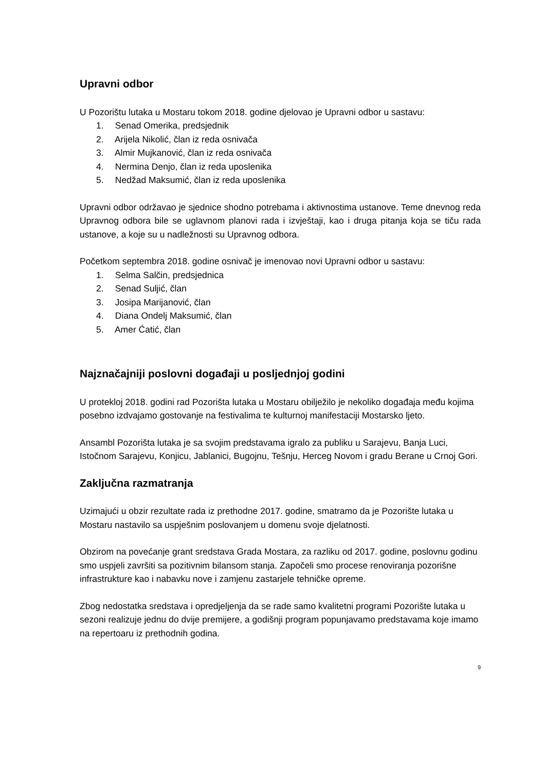Upravni odbor
U Pozorištu lutaka u Mostaru tokom 2018. godine djelovao je Upravni odbor u sastavu:
1. Senad Omerika, predsjednik
2. Arijela Nikolić, član iz reda osnivača
3. Almir Mujkanović, član iz reda osnivača
4. Nermina Denjo, član iz reda uposlenika
5. Nedžad Maksumić, član iz reda uposlenika
Upravni odbor održavao je sjednice shodno potrebama i aktivnostima ustanove. Teme dnevnog reda Upravnog odbora bile se uglavnom planovi rada i izvještaji, kao i druga pitanja koja se tiču rada ustanove, a koje su u nadležnosti su Upravnog odbora.
Početkom septembra 2018. godine osnivač je imenovao novi Upravni odbor u sastavu:
1. Selma Salčin, predsjednica
2. Senad Suljić, član
3. Josipa Marijanović, član
4. Diana Ondelj Maksumić, član
5. Amer Ćatić, član
Najznačajniji poslovni događaji u posljednjoj godini
U protekloj 2018. godini rad Pozorišta lutaka u Mostaru obilježilo je nekoliko događaja među kojima posebno izdvajamo gostovanje na festivalima te kulturnoj manifestaciji Mostarsko ljeto.
Ansambl Pozorišta lutaka je sa svojim predstavama igralo za publiku u Sarajevu, Banja Luci, Istočnom Sarajevu, Konjicu, Jablanici, Bugojnu, Tešnju, Herceg Novom i gradu Berane u Crnoj Gori.
Zaključna razmatranja
Uzimajući u obzir rezultate rada iz prethodne 2017. godine, smatramo da je Pozorište lutaka u Mostaru nastavilo sa uspješnim poslovanjem u domenu svoje djelatnosti.
Obzirom na povećanje grant sredstava Grada Mostara, za razliku od 2017. godine, poslovnu godinu smo uspjeli završiti sa pozitivnim bilansom stanja. Započeli smo procese renoviranja pozorišne infrastrukture kao i nabavku nove i zamjenu zastarjele tehničke opreme.
Zbog nedostatka sredstava i opredjeljenja da se rade samo kvalitetni programi Pozorište lutaka u sezoni realizuje jednu do dvije premijere, a godišnji program popunjavamo predstavama koje imamo na repertoaru iz prethodnih godina.
9